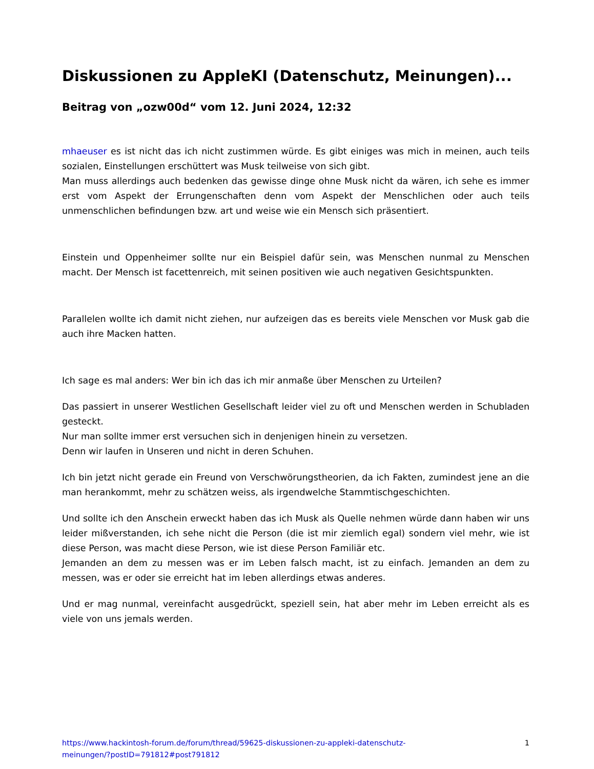Diskussionen zu AppleKI (Datenschutz, Meinungen)...
Beitrag von „ozw00d“ vom 12. Juni 2024, 12:32
mhaeuser es ist nicht das ich nicht zustimmen würde. Es gibt einiges was mich in meinen, auch teils sozialen, Einstellungen erschüttert was Musk teilweise von sich gibt.
Man muss allerdings auch bedenken das gewisse dinge ohne Musk nicht da wären, ich sehe es immer erst vom Aspekt der Errungenschaften denn vom Aspekt der Menschlichen oder auch teils unmenschlichen befindungen bzw. art und weise wie ein Mensch sich präsentiert.
Einstein und Oppenheimer sollte nur ein Beispiel dafür sein, was Menschen nunmal zu Menschen macht. Der Mensch ist facettenreich, mit seinen positiven wie auch negativen Gesichtspunkten.
Parallelen wollte ich damit nicht ziehen, nur aufzeigen das es bereits viele Menschen vor Musk gab die auch ihre Macken hatten.
Ich sage es mal anders: Wer bin ich das ich mir anmaße über Menschen zu Urteilen?
Das passiert in unserer Westlichen Gesellschaft leider viel zu oft und Menschen werden in Schubladen gesteckt.
Nur man sollte immer erst versuchen sich in denjenigen hinein zu versetzen.
Denn wir laufen in Unseren und nicht in deren Schuhen.
Ich bin jetzt nicht gerade ein Freund von Verschwörungstheorien, da ich Fakten, zumindest jene an die man herankommt, mehr zu schätzen weiss, als irgendwelche Stammtischgeschichten.
Und sollte ich den Anschein erweckt haben das ich Musk als Quelle nehmen würde dann haben wir uns leider mißverstanden, ich sehe nicht die Person (die ist mir ziemlich egal) sondern viel mehr, wie ist diese Person, was macht diese Person, wie ist diese Person Familiär etc.
Jemanden an dem zu messen was er im Leben falsch macht, ist zu einfach. Jemanden an dem zu messen, was er oder sie erreicht hat im leben allerdings etwas anderes.
Und er mag nunmal, vereinfacht ausgedrückt, speziell sein, hat aber mehr im Leben erreicht als es viele von uns jemals werden.
https://www.hackintosh-forum.de/forum/thread/59625-diskussionen-zu-appleki-datenschutz-
meinungen/?postID=791812#post791812 1